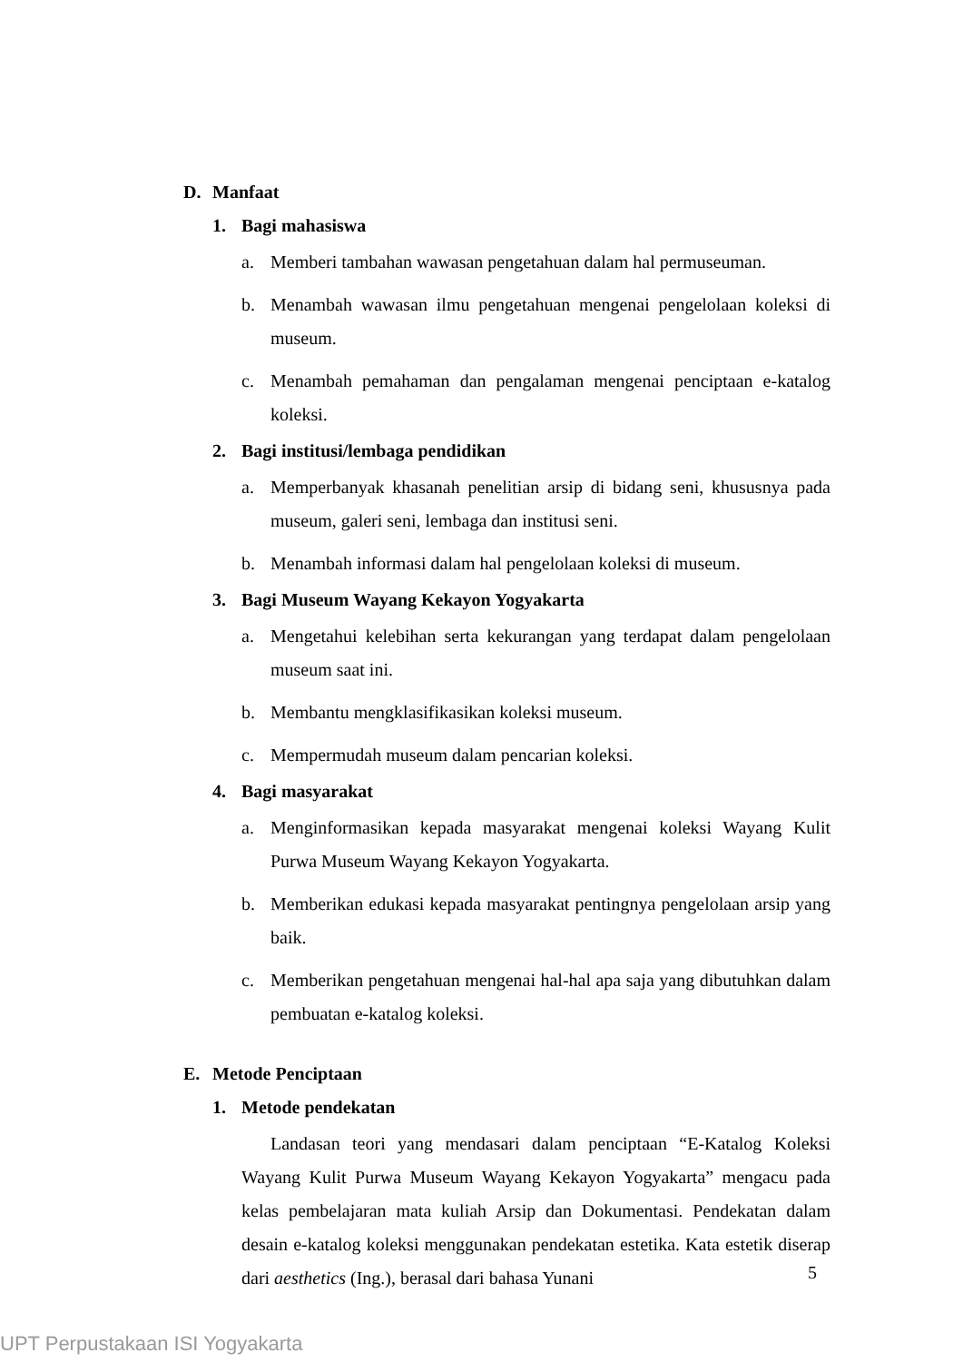D. Manfaat
1. Bagi mahasiswa
a. Memberi tambahan wawasan pengetahuan dalam hal permuseuman.
b. Menambah wawasan ilmu pengetahuan mengenai pengelolaan koleksi di museum.
c. Menambah pemahaman dan pengalaman mengenai penciptaan e-katalog koleksi.
2. Bagi institusi/lembaga pendidikan
a. Memperbanyak khasanah penelitian arsip di bidang seni, khususnya pada museum, galeri seni, lembaga dan institusi seni.
b. Menambah informasi dalam hal pengelolaan koleksi di museum.
3. Bagi Museum Wayang Kekayon Yogyakarta
a. Mengetahui kelebihan serta kekurangan yang terdapat dalam pengelolaan museum saat ini.
b. Membantu mengklasifikasikan koleksi museum.
c. Mempermudah museum dalam pencarian koleksi.
4. Bagi masyarakat
a. Menginformasikan kepada masyarakat mengenai koleksi Wayang Kulit Purwa Museum Wayang Kekayon Yogyakarta.
b. Memberikan edukasi kepada masyarakat pentingnya pengelolaan arsip yang baik.
c. Memberikan pengetahuan mengenai hal-hal apa saja yang dibutuhkan dalam pembuatan e-katalog koleksi.
E. Metode Penciptaan
1. Metode pendekatan
Landasan teori yang mendasari dalam penciptaan “E-Katalog Koleksi Wayang Kulit Purwa Museum Wayang Kekayon Yogyakarta” mengacu pada kelas pembelajaran mata kuliah Arsip dan Dokumentasi. Pendekatan dalam desain e-katalog koleksi menggunakan pendekatan estetika. Kata estetik diserap dari aesthetics (Ing.), berasal dari bahasa Yunani
5
UPT Perpustakaan ISI Yogyakarta